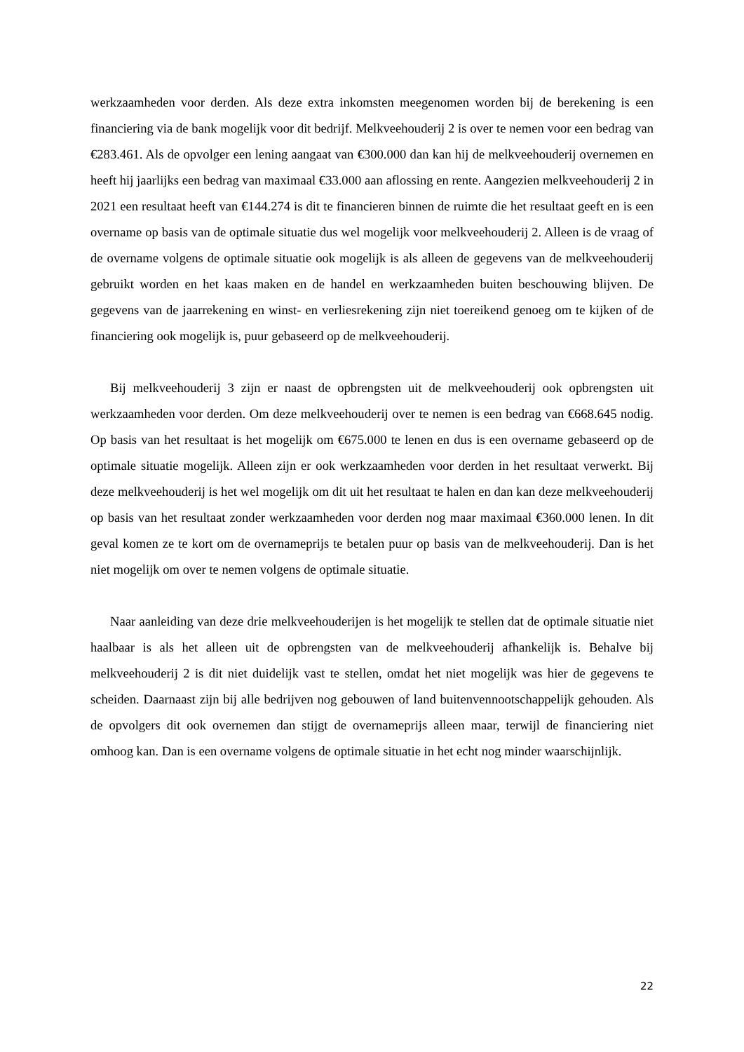werkzaamheden voor derden. Als deze extra inkomsten meegenomen worden bij de berekening is een financiering via de bank mogelijk voor dit bedrijf. Melkveehouderij 2 is over te nemen voor een bedrag van €283.461. Als de opvolger een lening aangaat van €300.000 dan kan hij de melkveehouderij overnemen en heeft hij jaarlijks een bedrag van maximaal €33.000 aan aflossing en rente. Aangezien melkveehouderij 2 in 2021 een resultaat heeft van €144.274 is dit te financieren binnen de ruimte die het resultaat geeft en is een overname op basis van de optimale situatie dus wel mogelijk voor melkveehouderij 2. Alleen is de vraag of de overname volgens de optimale situatie ook mogelijk is als alleen de gegevens van de melkveehouderij gebruikt worden en het kaas maken en de handel en werkzaamheden buiten beschouwing blijven. De gegevens van de jaarrekening en winst- en verliesrekening zijn niet toereikend genoeg om te kijken of de financiering ook mogelijk is, puur gebaseerd op de melkveehouderij.
Bij melkveehouderij 3 zijn er naast de opbrengsten uit de melkveehouderij ook opbrengsten uit werkzaamheden voor derden. Om deze melkveehouderij over te nemen is een bedrag van €668.645 nodig. Op basis van het resultaat is het mogelijk om €675.000 te lenen en dus is een overname gebaseerd op de optimale situatie mogelijk. Alleen zijn er ook werkzaamheden voor derden in het resultaat verwerkt. Bij deze melkveehouderij is het wel mogelijk om dit uit het resultaat te halen en dan kan deze melkveehouderij op basis van het resultaat zonder werkzaamheden voor derden nog maar maximaal €360.000 lenen. In dit geval komen ze te kort om de overnameprijs te betalen puur op basis van de melkveehouderij. Dan is het niet mogelijk om over te nemen volgens de optimale situatie.
Naar aanleiding van deze drie melkveehouderijen is het mogelijk te stellen dat de optimale situatie niet haalbaar is als het alleen uit de opbrengsten van de melkveehouderij afhankelijk is. Behalve bij melkveehouderij 2 is dit niet duidelijk vast te stellen, omdat het niet mogelijk was hier de gegevens te scheiden. Daarnaast zijn bij alle bedrijven nog gebouwen of land buitenvennootschappelijk gehouden. Als de opvolgers dit ook overnemen dan stijgt de overnameprijs alleen maar, terwijl de financiering niet omhoog kan. Dan is een overname volgens de optimale situatie in het echt nog minder waarschijnlijk.
22